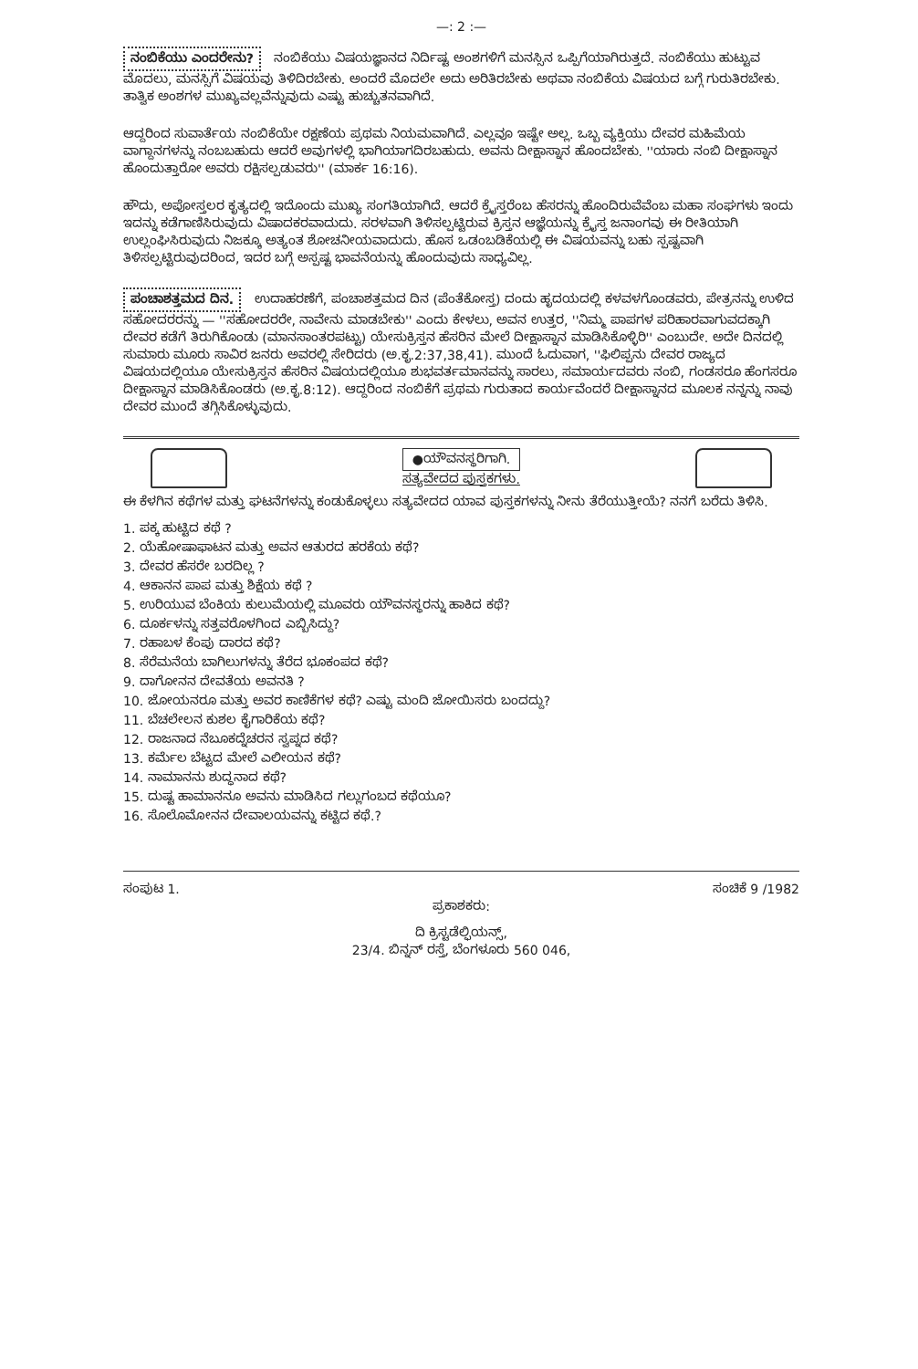—: 2 :—
ನಂಬಿಕೆಯು ಎಂದರೇನು? ನಂಬಿಕೆಯು ವಿಷಯಜ್ಞಾನದ ನಿರ್ದಿಷ್ಟ ಅಂಶಗಳಿಗೆ ಮನಸ್ಸಿನ ಒಪ್ಪಿಗೆಯಾಗಿರುತ್ತದೆ. ನಂಬಿಕೆಯು ಹುಟ್ಟುವ ಮೊದಲು, ಮನಸ್ಸಿಗೆ ವಿಷಯವು ತಿಳಿದಿರಬೇಕು. ಅಂದರೆ ಮೊದಲೇ ಅದು ಅರಿತಿರಬೇಕು ಅಥವಾ ನಂಬಿಕೆಯ ವಿಷಯದ ಬಗ್ಗೆ ಗುರುತಿರಬೇಕು. ತಾತ್ವಿಕ ಅಂಶಗಳ ಮುಖ್ಯವಲ್ಲವೆನ್ನುವುದು ಎಷ್ಟು ಹುಚ್ಚುತನವಾಗಿದೆ.
ಆದ್ದರಿಂದ ಸುವಾರ್ತೆಯ ನಂಬಿಕೆಯೇ ರಕ್ಷಣೆಯ ಪ್ರಥಮ ನಿಯಮವಾಗಿದೆ. ಎಲ್ಲವೂ ಇಷ್ಟೇ ಅಲ್ಲ. ಒಬ್ಬ ವ್ಯಕ್ತಿಯು ದೇವರ ಮಹಿಮೆಯ ವಾಗ್ದಾನಗಳನ್ನು ನಂಬಬಹುದು ಆದರೆ ಅವುಗಳಲ್ಲಿ ಭಾಗಿಯಾಗದಿರಬಹುದು. ಅವನು ದೀಕ್ಷಾಸ್ನಾನ ಹೊಂದಬೇಕು. ''ಯಾರು ನಂಬಿ ದೀಕ್ಷಾಸ್ನಾನ ಹೊಂದುತ್ತಾರೋ ಅವರು ರಕ್ಷಿಸಲ್ಪಡುವರು'' (ಮಾರ್ಕ 16:16).
ಹೌದು, ಅಪೋಸ್ತಲರ ಕೃತ್ಯದಲ್ಲಿ ಇದೊಂದು ಮುಖ್ಯ ಸಂಗತಿಯಾಗಿದೆ. ಆದರೆ ಕ್ರೈಸ್ತರೆಂಬ ಹೆಸರನ್ನು ಹೊಂದಿರುವೆವೆಂಬ ಮಹಾ ಸಂಘಗಳು ಇಂದು ಇದನ್ನು ಕಡೆಗಾಣಿಸಿರುವುದು ವಿಷಾದಕರವಾದುದು. ಸರಳವಾಗಿ ತಿಳಿಸಲ್ಪಟ್ಟಿರುವ ಕ್ರಿಸ್ತನ ಆಜ್ಞೆಯನ್ನು ಕ್ರೈಸ್ತ ಜನಾಂಗವು ಈ ರೀತಿಯಾಗಿ ಉಲ್ಲಂಘಿಸಿರುವುದು ನಿಜಕ್ಕೂ ಅತ್ಯಂತ ಶೋಚನೀಯವಾದುದು. ಹೊಸ ಒಡಂಬಡಿಕೆಯಲ್ಲಿ ಈ ವಿಷಯವನ್ನು ಬಹು ಸ್ಪಷ್ಟವಾಗಿ ತಿಳಿಸಲ್ಪಟ್ಟಿರುವುದರಿಂದ, ಇದರ ಬಗ್ಗೆ ಅಸ್ಪಷ್ಟ ಭಾವನೆಯನ್ನು ಹೊಂದುವುದು ಸಾಧ್ಯವಿಲ್ಲ.
ಪಂಚಾಶತ್ತಮದ ದಿನ. ಉದಾಹರಣೆಗೆ, ಪಂಚಾಶತ್ತಮದ ದಿನ (ಪೆಂತೆಕೋಸ್ತ) ದಂದು ಹೃದಯದಲ್ಲಿ ಕಳವಳಗೊಂಡವರು, ಪೇತ್ರನನ್ನು ಉಳಿದ ಸಹೋದರರನ್ನು — ''ಸಹೋದರರೇ, ನಾವೇನು ಮಾಡಬೇಕು'' ಎಂದು ಕೇಳಲು, ಅವನ ಉತ್ತರ, ''ನಿಮ್ಮ ಪಾಪಗಳ ಪರಿಹಾರವಾಗುವದಕ್ಕಾಗಿ ದೇವರ ಕಡೆಗೆ ತಿರುಗಿಕೊಂಡು (ಮಾನಸಾಂತರಪಟ್ಟು) ಯೇಸುಕ್ರಿಸ್ತನ ಹೆಸರಿನ ಮೇಲೆ ದೀಕ್ಷಾಸ್ನಾನ ಮಾಡಿಸಿಕೊಳ್ಳಿರಿ'' ಎಂಬುದೇ. ಅದೇ ದಿನದಲ್ಲಿ ಸುಮಾರು ಮೂರು ಸಾವಿರ ಜನರು ಅವರಲ್ಲಿ ಸೇರಿದರು (ಅ.ಕೃ.2:37,38,41). ಮುಂದೆ ಓದುವಾಗ, ''ಫಿಲಿಪ್ಪನು ದೇವರ ರಾಜ್ಯದ ವಿಷಯದಲ್ಲಿಯೂ ಯೇಸುಕ್ರಿಸ್ತನ ಹೆಸರಿನ ವಿಷಯದಲ್ಲಿಯೂ ಶುಭವರ್ತಮಾನವನ್ನು ಸಾರಲು, ಸಮಾರ್ಯದವರು ನಂಬಿ, ಗಂಡಸರೂ ಹೆಂಗಸರೂ ದೀಕ್ಷಾಸ್ನಾನ ಮಾಡಿಸಿಕೊಂಡರು (ಅ.ಕೃ.8:12). ಆದ್ದರಿಂದ ನಂಬಿಕೆಗೆ ಪ್ರಥಮ ಗುರುತಾದ ಕಾರ್ಯವೆಂದರೆ ದೀಕ್ಷಾಸ್ನಾನದ ಮೂಲಕ ನನ್ನನ್ನು ನಾವು ದೇವರ ಮುಂದೆ ತಗ್ಗಿಸಿಕೊಳ್ಳುವುದು.
●ಯೌವನಸ್ಥರಿಗಾಗಿ.
ಸತ್ಯವೇದದ ಪುಸ್ತಕಗಳು.
ಈ ಕೆಳಗಿನ ಕಥೆಗಳ ಮತ್ತು ಘಟನೆಗಳನ್ನು ಕಂಡುಕೊಳ್ಳಲು ಸತ್ಯವೇದದ ಯಾವ ಪುಸ್ತಕಗಳನ್ನು ನೀನು ತೆರೆಯುತ್ತೀಯೆ? ನನಗೆ ಬರೆದು ತಿಳಿಸಿ.
1. ಪಕ್ಕ ಹುಟ್ಟಿದ ಕಥೆ ?
2. ಯೆಹೋಷಾಫಾಟನ ಮತ್ತು ಅವನ ಆತುರದ ಹರಕೆಯ ಕಥೆ?
3. ದೇವರ ಹೆಸರೇ ಬರದಿಲ್ಲ ?
4. ಆಕಾನನ ಪಾಪ ಮತ್ತು ಶಿಕ್ಷೆಯ ಕಥೆ ?
5. ಉರಿಯುವ ಬೆಂಕಿಯ ಕುಲುಮೆಯಲ್ಲಿ ಮೂವರು ಯೌವನಸ್ಥರನ್ನು ಹಾಕಿದ ಕಥೆ?
6. ದೂರ್ಕಳನ್ನು ಸತ್ತವರೊಳಗಿಂದ ಎಬ್ಬಿಸಿದ್ದು?
7. ರಹಾಬಳ ಕೆಂಪು ದಾರದ ಕಥೆ?
8. ಸೆರೆಮನೆಯ ಬಾಗಿಲುಗಳನ್ನು ತೆರೆದ ಭೂಕಂಪದ ಕಥೆ?
9. ದಾಗೋನನ ದೇವತೆಯ ಅವನತಿ ?
10. ಜೋಯನರೂ ಮತ್ತು ಅವರ ಕಾಣಿಕೆಗಳ ಕಥೆ? ಎಷ್ಟು ಮಂದಿ ಜೋಯಿಸರು ಬಂದದ್ದು?
11. ಬೆಚಲೇಲನ ಕುಶಲ ಕೈಗಾರಿಕೆಯ ಕಥೆ?
12. ರಾಜನಾದ ನೆಬೂಕದ್ನೆಚರನ ಸ್ವಪ್ನದ ಕಥೆ?
13. ಕರ್ಮೆಲ ಬೆಟ್ಟದ ಮೇಲೆ ಎಲೀಯನ ಕಥೆ?
14. ನಾಮಾನನು ಶುದ್ಧನಾದ ಕಥೆ?
15. ದುಷ್ಟ ಹಾಮಾನನೂ ಅವನು ಮಾಡಿಸಿದ ಗಲ್ಲುಗಂಬದ ಕಥೆಯೂ?
16. ಸೊಲೊಮೋನನ ದೇವಾಲಯವನ್ನು ಕಟ್ಟಿದ ಕಥೆ.?
ಸಂಪುಟ 1. ಸಂಚಿಕೆ 9 /1982
ಪ್ರಕಾಶಕರು:
ದಿ ಕ್ರಿಸ್ಟಡೆಲ್ಫಿಯನ್ಸ್,
23/4. ಬಿನ್ನನ್ ರಸ್ತೆ, ಬೆಂಗಳೂರು 560 046,